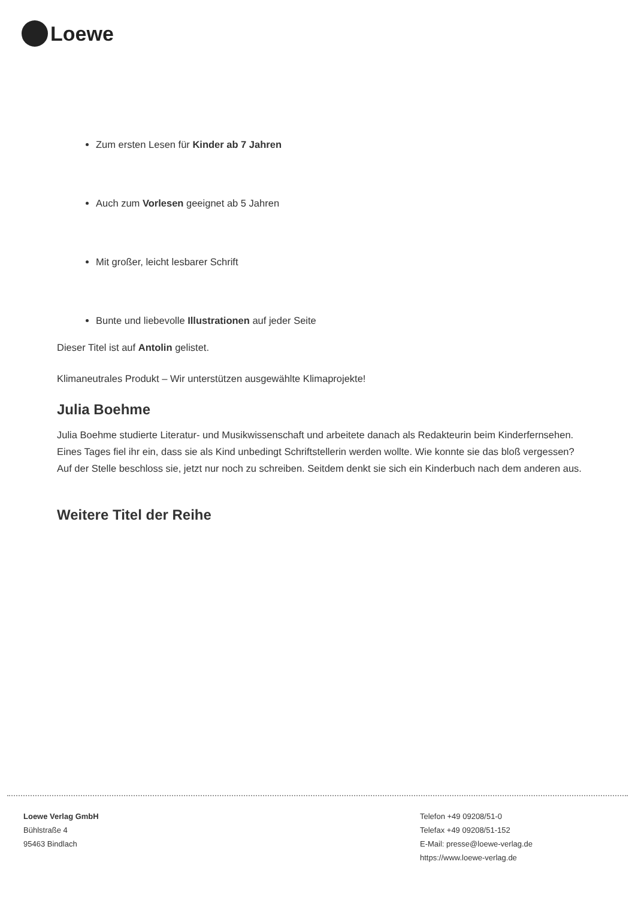Loewe
Zum ersten Lesen für Kinder ab 7 Jahren
Auch zum Vorlesen geeignet ab 5 Jahren
Mit großer, leicht lesbarer Schrift
Bunte und liebevolle Illustrationen auf jeder Seite
Dieser Titel ist auf Antolin gelistet.
Klimaneutrales Produkt – Wir unterstützen ausgewählte Klimaprojekte!
Julia Boehme
Julia Boehme studierte Literatur- und Musikwissenschaft und arbeitete danach als Redakteurin beim Kinderfernsehen. Eines Tages fiel ihr ein, dass sie als Kind unbedingt Schriftstellerin werden wollte. Wie konnte sie das bloß vergessen? Auf der Stelle beschloss sie, jetzt nur noch zu schreiben. Seitdem denkt sie sich ein Kinderbuch nach dem anderen aus.
Weitere Titel der Reihe
Loewe Verlag GmbH
Bühlstraße 4
95463 Bindlach
Telefon +49 09208/51-0
Telefax +49 09208/51-152
E-Mail: presse@loewe-verlag.de
https://www.loewe-verlag.de